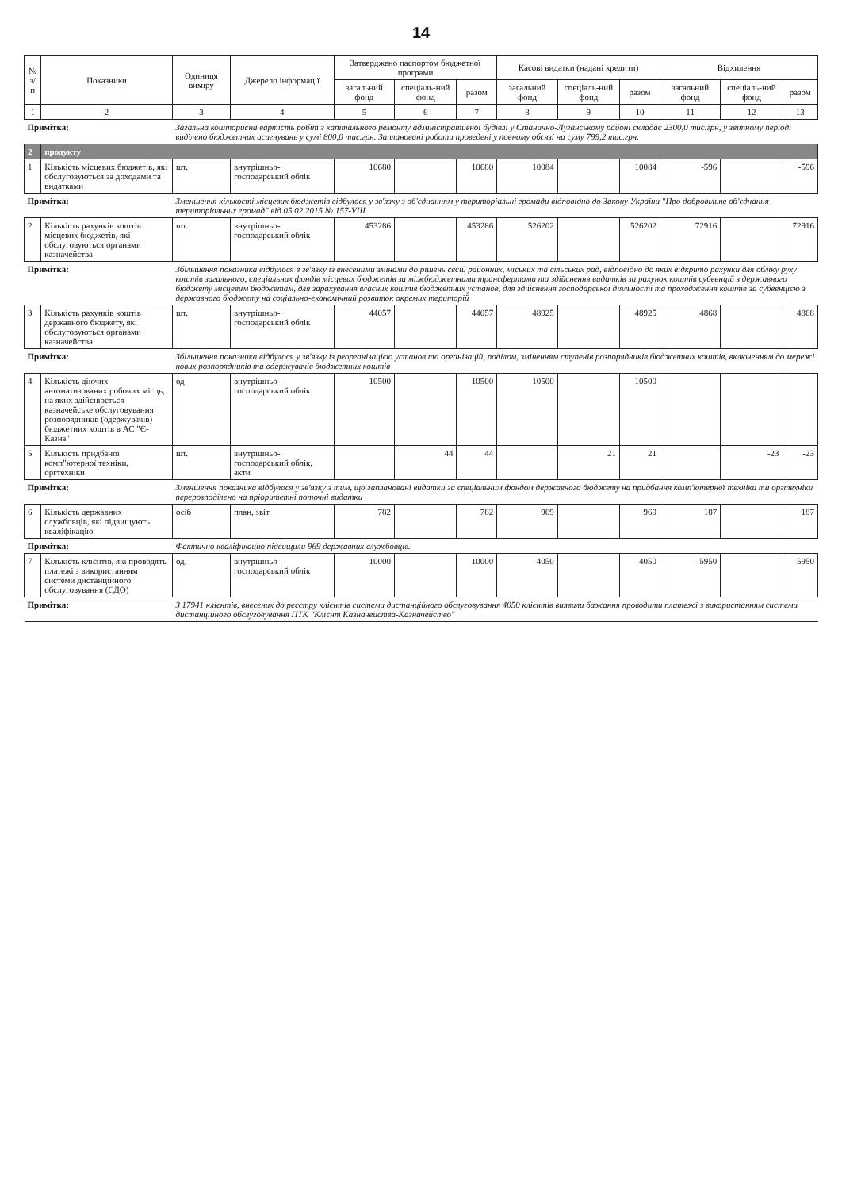14
| № з/п | Показники | Одиниця виміру | Джерело інформації | Затверджено паспортом бюджетної програми | | | Касові видатки (надані кредити) | | | Відхилення | | |
| --- | --- | --- | --- | --- | --- | --- | --- | --- | --- | --- | --- | --- |
| | | | | загальний фонд | спеціаль-ний фонд | разом | загальний фонд | спеціаль-ний фонд | разом | загальний фонд | спеціаль-ний фонд | разом |
| 1 | 2 | 3 | 4 | 5 | 6 | 7 | 8 | 9 | 10 | 11 | 12 | 13 |
| Примітка: | | Загальна кошторисна вартість робіт з капітального ремонту адміністративної будівлі у Станично-Луганському районі складає 2300,0 тис.грн, у звітному періоді виділено бюджетних асигнувань у сумі 800,0 тис.грн. Заплановані роботи проведені у повному обсязі на суму 799,2 тис.грн. | | | | | | | | | | |
| 2 | продукту | | | | | | | | | | | |
| 1 | Кількість місцевих бюджетів, які обслуговуються за доходами та видатками | шт. | внутрішньо-господарський облік | 10680 | | 10680 | 10084 | | 10084 | -596 | | -596 |
| Примітка: | | Зменшення кількості місцевих бюджетів відбулося у зв'язку з об'єднанням у територіальні громади відповідно до Закону України "Про добровільне об'єднання територіальних громад" від 05.02.2015 № 157-VIII | | | | | | | | | | |
| 2 | Кількість рахунків коштів місцевих бюджетів, які обслуговуються органами казначейства | шт. | внутрішньо-господарський облік | 453286 | | 453286 | 526202 | | 526202 | 72916 | | 72916 |
| Примітка: | | Збільшення показника відбулося в зв'язку із внесеними змінами до рішень сесій районних, міських та сільських рад, відповідно до яких відкрито рахунки для обліку руху коштів загального, спеціальних фондів місцевих бюджетів за міжбюджетними трансфертами та здійснення видатків за рахунок коштів субвенцій з державного бюджету місцевим бюджетам, для зарахування власних коштів бюджетних установ, для здійснення господарської діяльності та проходження коштів за субвенцією з державного бюджету на соціально-економічний розвиток окремих територій | | | | | | | | | | |
| 3 | Кількість рахунків коштів державного бюджету, які обслуговуються органами казначейства | шт. | внутрішньо-господарський облік | 44057 | | 44057 | 48925 | | 48925 | 4868 | | 4868 |
| Примітка: | | Збільшення показника відбулося у зв'язку із реорганізацією установ та організацій, поділом, зміненням ступенів розпорядників бюджетних коштів, включенням до мережі нових розпорядників та одержувачів бюджетних коштів | | | | | | | | | | |
| 4 | Кількість діючих автоматизованих робочих місць, на яких здійснюється казначейське обслуговування розпорядників (одержувачів) бюджетних коштів в АС "Є-Казна" | од | внутрішньо-господарський облік | 10500 | | 10500 | 10500 | | 10500 | | | |
| 5 | Кількість придбаної комп"ютерної техніки, оргтехніки | шт. | внутрішньо-господарський облік, акти | | 44 | 44 | | 21 | 21 | | -23 | -23 |
| Примітка: | | Зменшення показника відбулося у зв'язку з тим, що заплановані видатки за спеціальним фондом державного бюджету на придбання комп'ютерної техніки та оргтехніки перерозподілено на пріоритетні поточні видатки | | | | | | | | | | |
| 6 | Кількість державних службовців, які підвищують кваліфікацію | осіб | план, звіт | 782 | | 782 | 969 | | 969 | 187 | | 187 |
| Примітка: | | Фактично кваліфікацію підвищили 969 державних службовців. | | | | | | | | | | |
| 7 | Кількість клієнтів, які проводять платежі з використанням системи дистанційного обслуговування (СДО) | од. | внутрішньо-господарський облік | 10000 | | 10000 | 4050 | | 4050 | -5950 | | -5950 |
| Примітка: | | З 17941 клієнтів, внесених до реєстру клієнтів системи дистанційного обслуговування 4050 клієнтів виявили бажання проводити платежі з використанням системи дистанційного обслуговування ПТК "Клієнт Казначейства-Казначейство" | | | | | | | | | | |